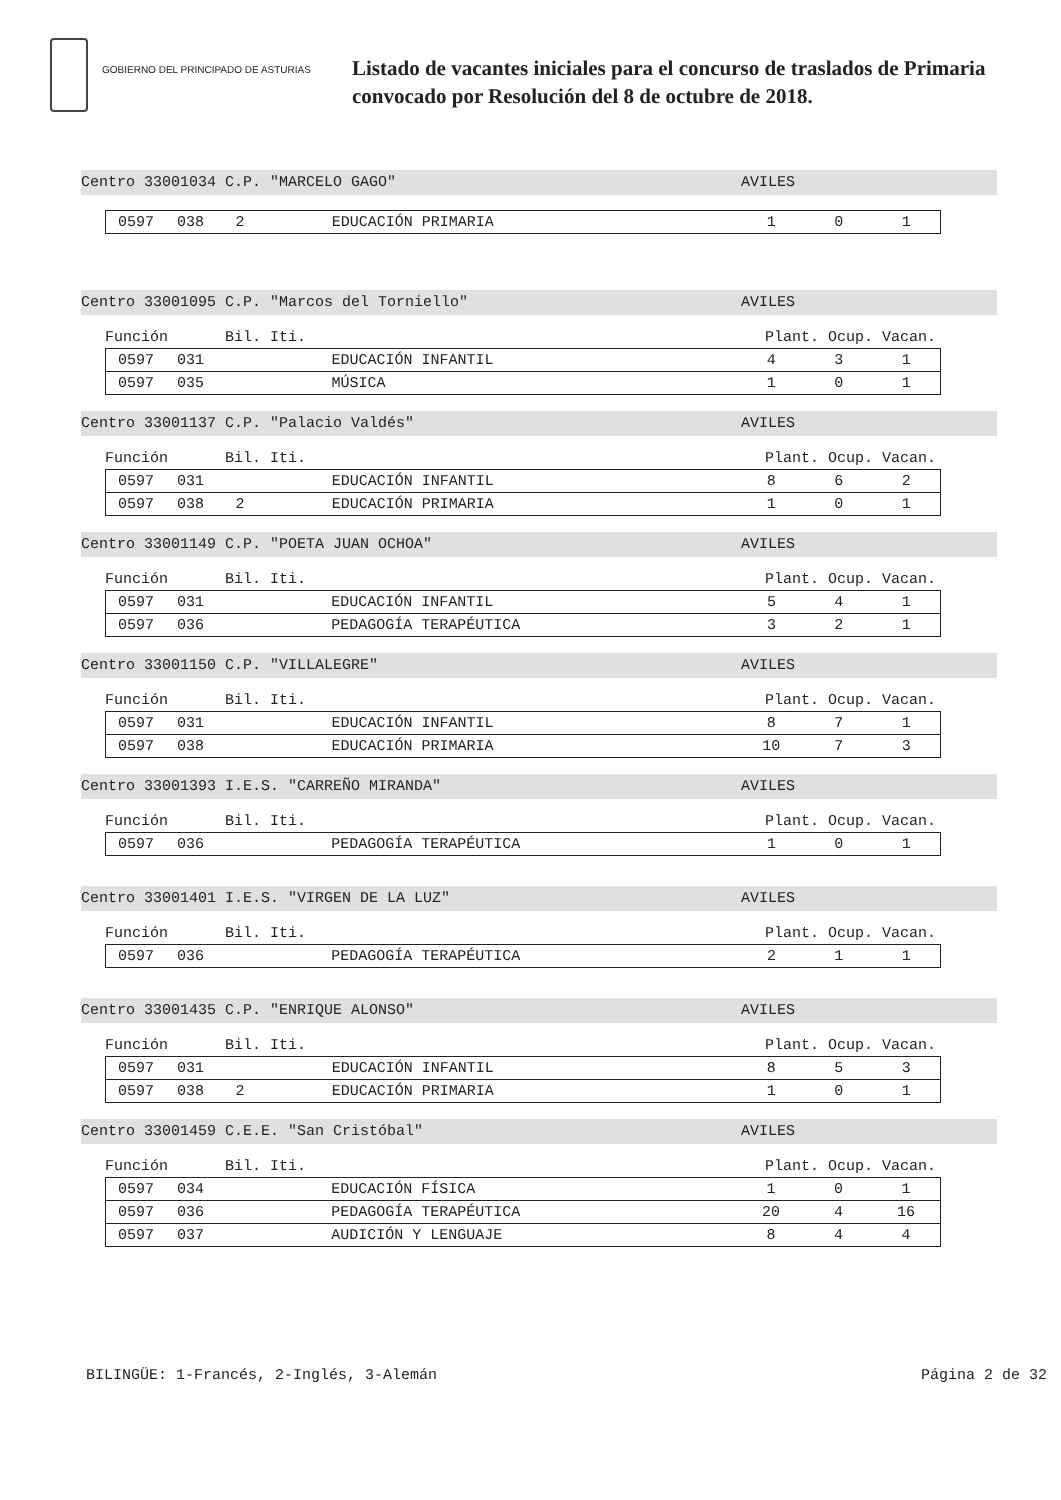GOBIERNO DEL PRINCIPADO DE ASTURIAS
Listado de vacantes iniciales para el concurso de traslados de Primaria
convocado por Resolución del 8 de octubre de 2018.
Centro 33001034 C.P. "MARCELO GAGO" AVILES
| 0597 | 038 | 2 | EDUCACIÓN PRIMARIA | 1 | 0 | 1 |
Centro 33001095 C.P. "Marcos del Torniello" AVILES
Función Bil. Iti. Plant. Ocup. Vacan.
| 0597 | 031 | | EDUCACIÓN INFANTIL | 4 | 3 | 1 |
| 0597 | 035 | | MÚSICA | 1 | 0 | 1 |
Centro 33001137 C.P. "Palacio Valdés" AVILES
Función Bil. Iti. Plant. Ocup. Vacan.
| 0597 | 031 | | EDUCACIÓN INFANTIL | 8 | 6 | 2 |
| 0597 | 038 | 2 | EDUCACIÓN PRIMARIA | 1 | 0 | 1 |
Centro 33001149 C.P. "POETA JUAN OCHOA" AVILES
Función Bil. Iti. Plant. Ocup. Vacan.
| 0597 | 031 | | EDUCACIÓN INFANTIL | 5 | 4 | 1 |
| 0597 | 036 | | PEDAGOGÍA TERAPÉUTICA | 3 | 2 | 1 |
Centro 33001150 C.P. "VILLALEGRE" AVILES
Función Bil. Iti. Plant. Ocup. Vacan.
| 0597 | 031 | | EDUCACIÓN INFANTIL | 8 | 7 | 1 |
| 0597 | 038 | | EDUCACIÓN PRIMARIA | 10 | 7 | 3 |
Centro 33001393 I.E.S. "CARREÑO MIRANDA" AVILES
Función Bil. Iti. Plant. Ocup. Vacan.
| 0597 | 036 | | PEDAGOGÍA TERAPÉUTICA | 1 | 0 | 1 |
Centro 33001401 I.E.S. "VIRGEN DE LA LUZ" AVILES
Función Bil. Iti. Plant. Ocup. Vacan.
| 0597 | 036 | | PEDAGOGÍA TERAPÉUTICA | 2 | 1 | 1 |
Centro 33001435 C.P. "ENRIQUE ALONSO" AVILES
Función Bil. Iti. Plant. Ocup. Vacan.
| 0597 | 031 | | EDUCACIÓN INFANTIL | 8 | 5 | 3 |
| 0597 | 038 | 2 | EDUCACIÓN PRIMARIA | 1 | 0 | 1 |
Centro 33001459 C.E.E. "San Cristóbal" AVILES
Función Bil. Iti. Plant. Ocup. Vacan.
| 0597 | 034 | | EDUCACIÓN FÍSICA | 1 | 0 | 1 |
| 0597 | 036 | | PEDAGOGÍA TERAPÉUTICA | 20 | 4 | 16 |
| 0597 | 037 | | AUDICIÓN Y LENGUAJE | 8 | 4 | 4 |
BILINGÜE: 1-Francés, 2-Inglés, 3-Alemán Página 2 de 32